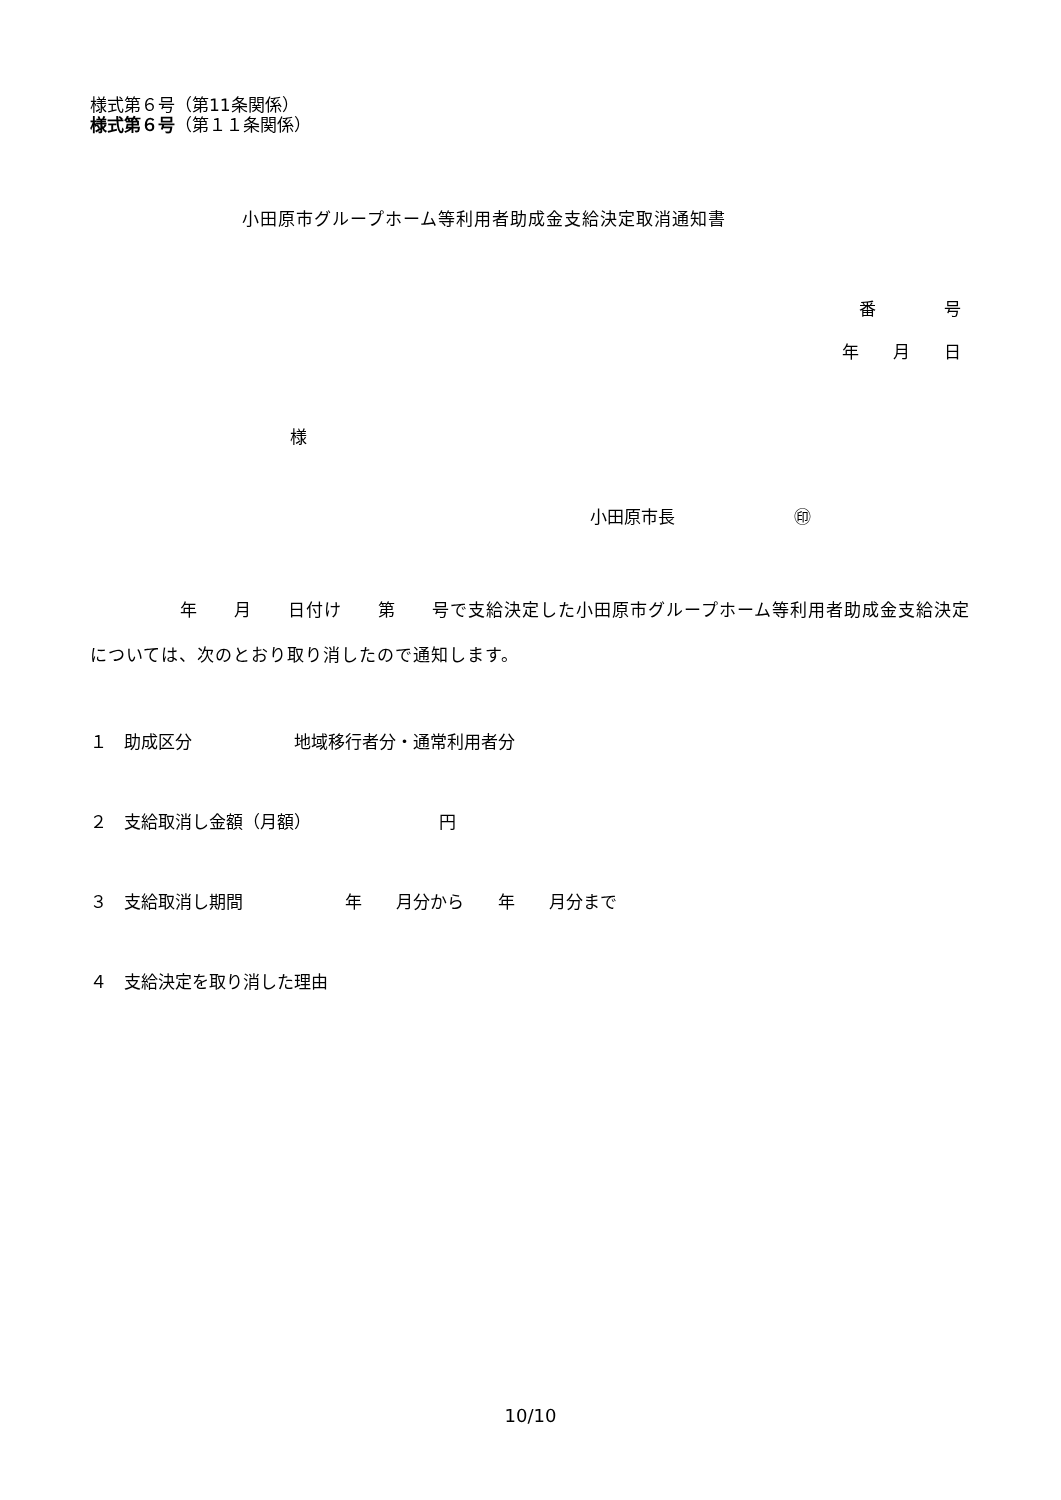様式第６号（第11条関係）
様式第６号（第１１条関係）
小田原市グループホーム等利用者助成金支給決定取消通知書
番　　　　号
年　　月　　日
様
小田原市長　　　　　　　㊞
　　　　　年　　月　　日付け　　第　　号で支給決定した小田原市グループホーム等利用者助成金支給決定については、次のとおり取り消したので通知します。
１　助成区分　　　　　　地域移行者分・通常利用者分
２　支給取消し金額（月額）　　　　　　　　円
３　支給取消し期間　　　　　　年　　月分から　　年　　月分まで
４　支給決定を取り消した理由
10/10